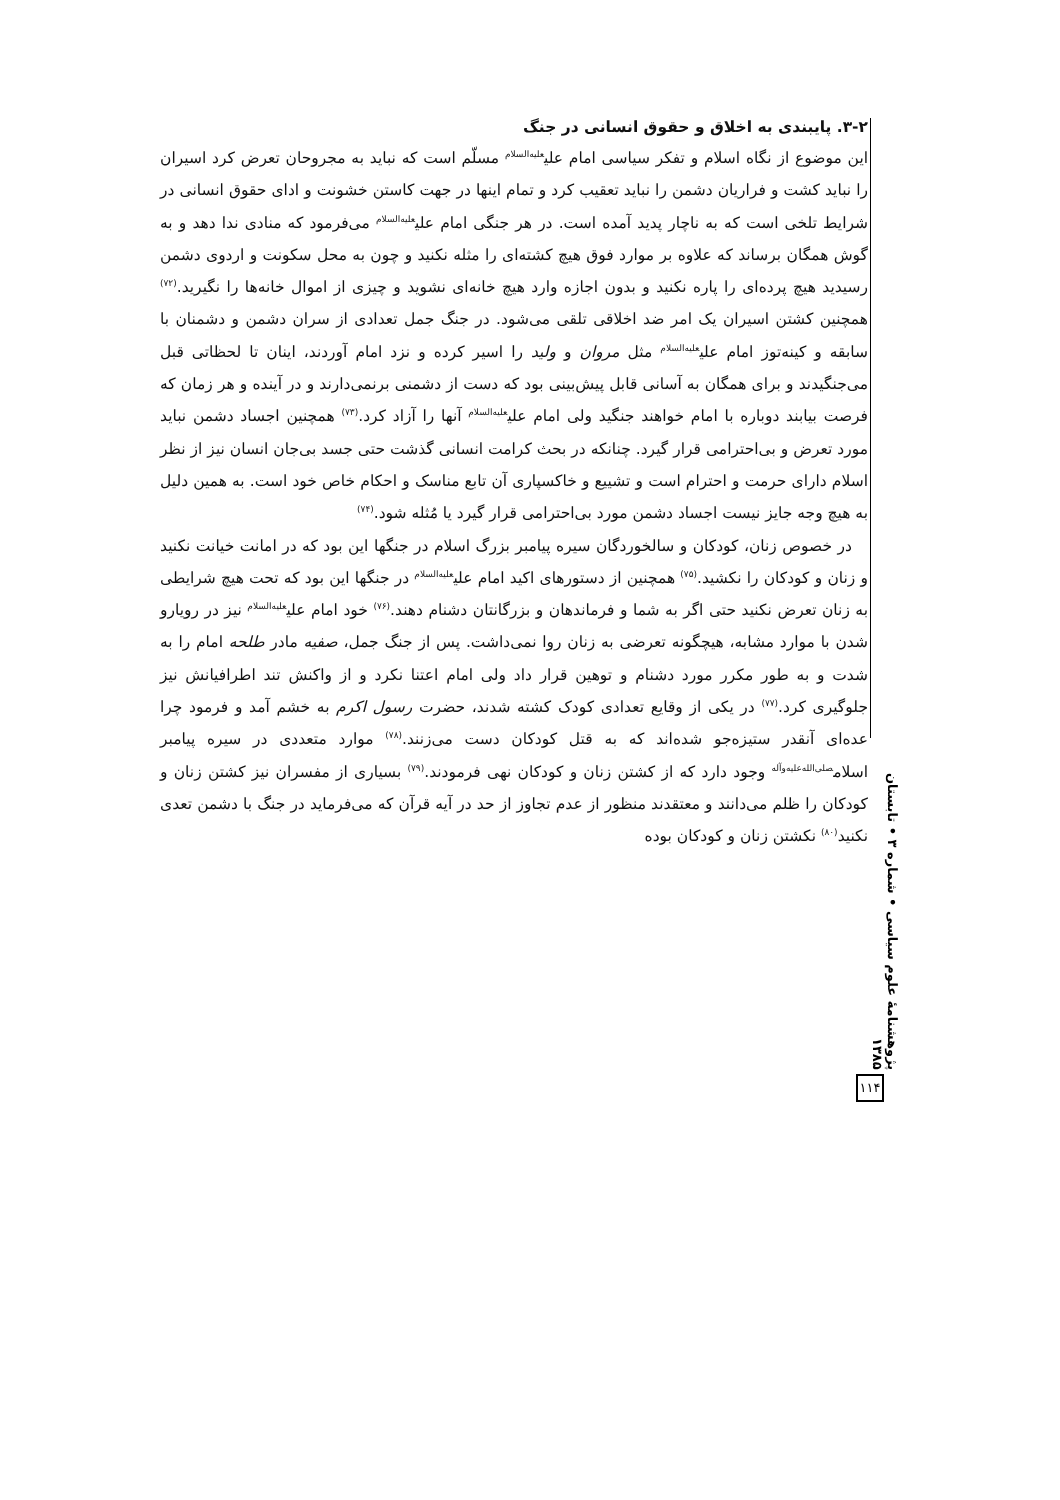۳-۲. پایبندی به اخلاق و حقوق انسانی در جنگ
این موضوع از نگاه اسلام و تفکر سیاسی امام علی<sup>علیه‌السلام</sup> مسلّم است که نباید به مجروحان تعرض کرد اسیران را نباید کشت و فراریان دشمن را نباید تعقیب کرد و تمام اینها در جهت کاستن خشونت و ادای حقوق انسانی در شرایط تلخی است که به ناچار پدید آمده است. در هر جنگی امام علی<sup>علیه‌السلام</sup> می‌فرمود که منادی ندا دهد و به گوش همگان برساند که علاوه بر موارد فوق هیچ کشته‌ای را مثله نکنید و چون به محل سکونت و اردوی دشمن رسیدید هیچ پرده‌ای را پاره نکنید و بدون اجازه وارد هیچ خانه‌ای نشوید و چیزی از اموال خانه‌ها را نگیرید.<sup>(۷۲)</sup> همچنین کشتن اسیران یک امر ضد اخلاقی تلقی می‌شود. در جنگ جمل تعدادی از سران دشمن و دشمنان با سابقه و کینه‌توز امام علی<sup>علیه‌السلام</sup> مثل مروان و ولید را اسیر کرده و نزد امام آوردند، اینان تا لحظاتی قبل می‌جنگیدند و برای همگان به آسانی قابل پیش‌بینی بود که دست از دشمنی برنمی‌دارند و در آینده و هر زمان که فرصت بیابند دوباره با امام خواهند جنگید ولی امام علی<sup>علیه‌السلام</sup> آنها را آزاد کرد.<sup>(۷۳)</sup> همچنین اجساد دشمن نباید مورد تعرض و بی‌احترامی قرار گیرد. چنانکه در بحث کرامت انسانی گذشت حتی جسد بی‌جان انسان نیز از نظر اسلام دارای حرمت و احترام است و تشییع و خاکسپاری آن تابع مناسک و احکام خاص خود است. به همین دلیل به هیچ وجه جایز نیست اجساد دشمن مورد بی‌احترامی قرار گیرد یا مُثله شود.<sup>(۷۴)</sup>
در خصوص زنان، کودکان و سالخوردگان سیره پیامبر بزرگ اسلام در جنگها این بود که در امانت خیانت نکنید و زنان و کودکان را نکشید.<sup>(۷۵)</sup> همچنین از دستورهای اکید امام علی<sup>علیه‌السلام</sup> در جنگها این بود که تحت هیچ شرایطی به زنان تعرض نکنید حتی اگر به شما و فرماندهان و بزرگانتان دشنام دهند.<sup>(۷۶)</sup> خود امام علی<sup>علیه‌السلام</sup> نیز در رویارو شدن با موارد مشابه، هیچگونه تعرضی به زنان روا نمی‌داشت. پس از جنگ جمل، صفیه مادر طلحه امام را به شدت و به طور مکرر مورد دشنام و توهین قرار داد ولی امام اعتنا نکرد و از واکنش تند اطرافیانش نیز جلوگیری کرد.<sup>(۷۷)</sup> در یکی از وقایع تعدادی کودک کشته شدند، حضرت رسول اکرم به خشم آمد و فرمود چرا عده‌ای آنقدر ستیزه‌جو شده‌اند که به قتل کودکان دست می‌زنند.<sup>(۷۸)</sup> موارد متعددی در سیره پیامبر اسلام<sup>صلی‌الله‌علیه‌وآله</sup> وجود دارد که از کشتن زنان و کودکان نهی فرمودند.<sup>(۷۹)</sup> بسیاری از مفسران نیز کشتن زنان و کودکان را ظلم می‌دانند و معتقدند منظور از عدم تجاوز از حد در آیه قرآن که می‌فرماید در جنگ با دشمن تعدی نکنید<sup>(۸۰)</sup> نکشتن زنان و کودکان بوده
پژوهشنامهٔ علوم سیاسی • شماره ۳ • تابستان ۱۳۸۵
۱۱۴